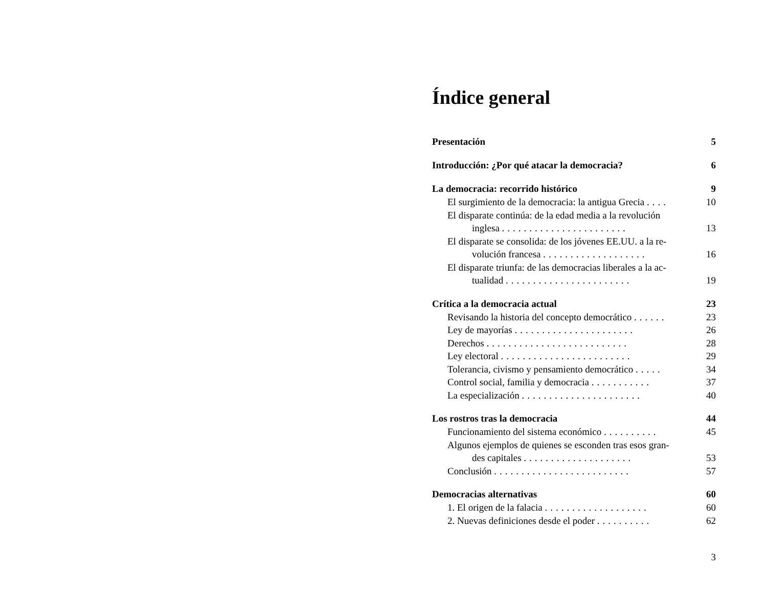Índice general
Presentación 5
Introducción: ¿Por qué atacar la democracia? 6
La democracia: recorrido histórico 9
El surgimiento de la democracia: la antigua Grecia .... 10
El disparate continúa: de la edad media a la revolución
inglesa ....................... 13
El disparate se consolida: de los jóvenes EE.UU. a la re-
volución francesa ................... 16
El disparate triunfa: de las democracias liberales a la ac-
tualidad ....................... 19
Crítica a la democracia actual 23
Revisando la historia del concepto democrático ...... 23
Ley de mayorías ...................... 26
Derechos .......................... 28
Ley electoral ........................ 29
Tolerancia, civismo y pensamiento democrático ..... 34
Control social, familia y democracia ........... 37
La especialización ...................... 40
Los rostros tras la democracia 44
Funcionamiento del sistema económico .......... 45
Algunos ejemplos de quienes se esconden tras esos gran-
des capitales .................... 53
Conclusión ......................... 57
Democracias alternativas 60
1. El origen de la falacia ................... 60
2. Nuevas definiciones desde el poder .......... 62
3